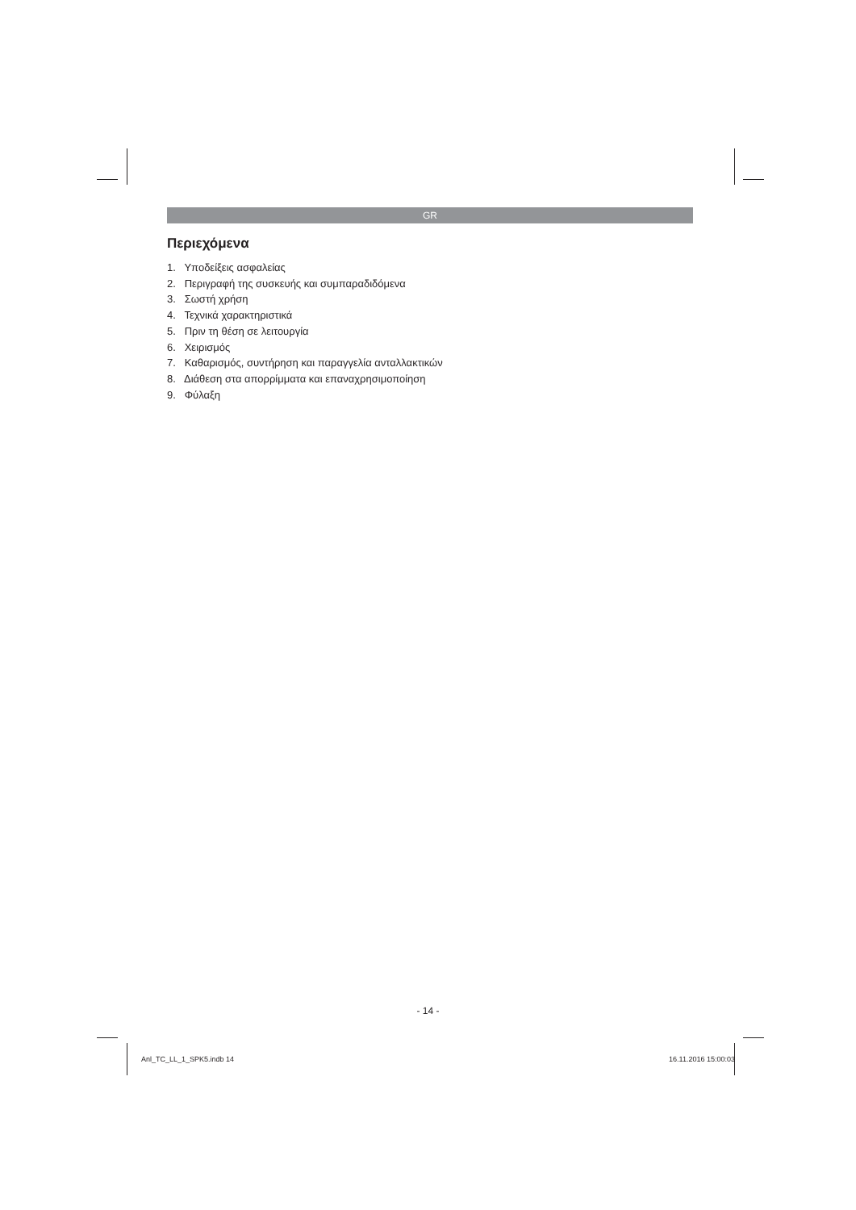GR
Περιεχόμενα
1. Υποδείξεις ασφαλείας
2. Περιγραφή της συσκευής και συμπαραδιδόμενα
3. Σωστή χρήση
4. Τεχνικά χαρακτηριστικά
5. Πριν τη θέση σε λειτουργία
6. Χειρισμός
7. Καθαρισμός, συντήρηση και παραγγελία ανταλλακτικών
8. Διάθεση στα απορρίμματα και επαναχρησιμοποίηση
9. Φύλαξη
- 14 -
Anl_TC_LL_1_SPK5.indb 14 16.11.2016 15:00:03